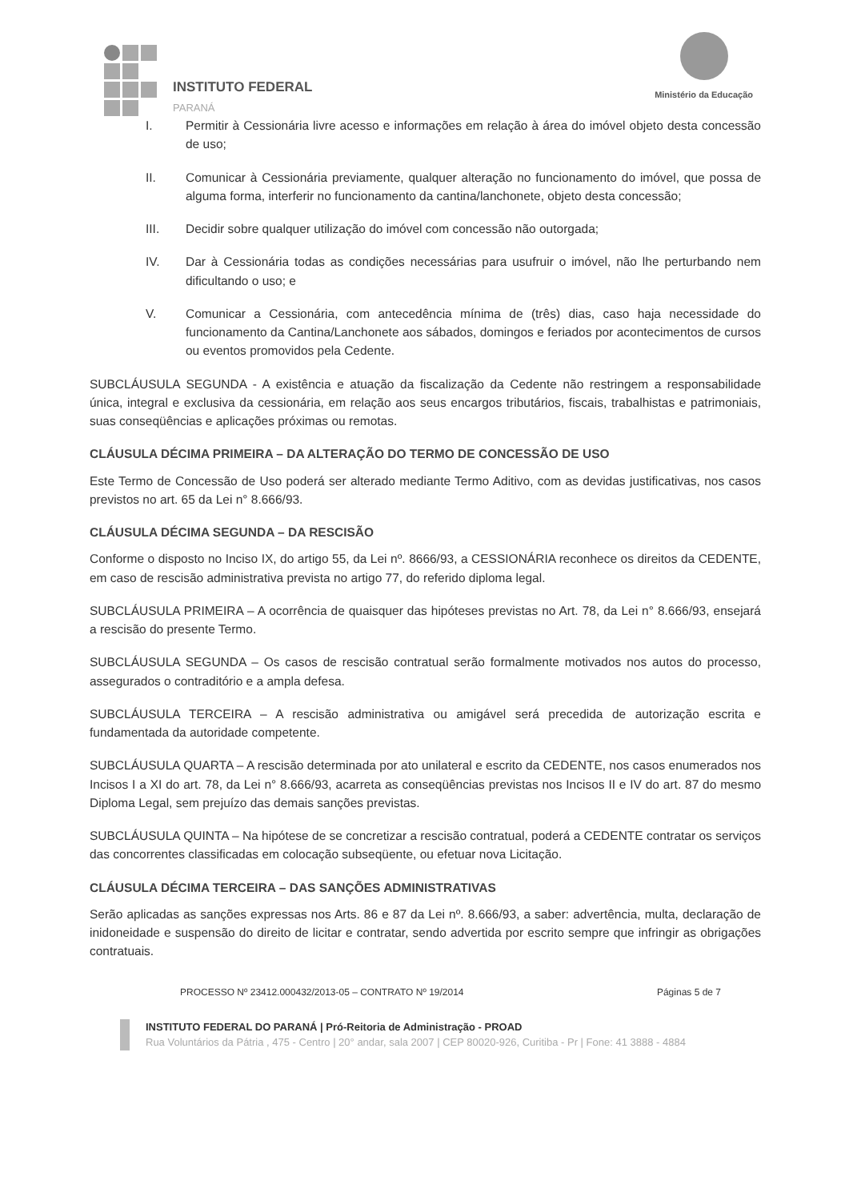INSTITUTO FEDERAL
PARANÁ
Ministério da Educação
I. Permitir à Cessionária livre acesso e informações em relação à área do imóvel objeto desta concessão de uso;
II. Comunicar à Cessionária previamente, qualquer alteração no funcionamento do imóvel, que possa de alguma forma, interferir no funcionamento da cantina/lanchonete, objeto desta concessão;
III. Decidir sobre qualquer utilização do imóvel com concessão não outorgada;
IV. Dar à Cessionária todas as condições necessárias para usufruir o imóvel, não lhe perturbando nem dificultando o uso; e
V. Comunicar a Cessionária, com antecedência mínima de (três) dias, caso haja necessidade do funcionamento da Cantina/Lanchonete aos sábados, domingos e feriados por acontecimentos de cursos ou eventos promovidos pela Cedente.
SUBCLÁUSULA SEGUNDA - A existência e atuação da fiscalização da Cedente não restringem a responsabilidade única, integral e exclusiva da cessionária, em relação aos seus encargos tributários, fiscais, trabalhistas e patrimoniais, suas conseqüências e aplicações próximas ou remotas.
CLÁUSULA DÉCIMA PRIMEIRA – DA ALTERAÇÃO DO TERMO DE CONCESSÃO DE USO
Este Termo de Concessão de Uso poderá ser alterado mediante Termo Aditivo, com as devidas justificativas, nos casos previstos no art. 65 da Lei n° 8.666/93.
CLÁUSULA DÉCIMA SEGUNDA – DA RESCISÃO
Conforme o disposto no Inciso IX, do artigo 55, da Lei nº. 8666/93, a CESSIONÁRIA reconhece os direitos da CEDENTE, em caso de rescisão administrativa prevista no artigo 77, do referido diploma legal.
SUBCLÁUSULA PRIMEIRA – A ocorrência de quaisquer das hipóteses previstas no Art. 78, da Lei n° 8.666/93, ensejará a rescisão do presente Termo.
SUBCLÁUSULA SEGUNDA – Os casos de rescisão contratual serão formalmente motivados nos autos do processo, assegurados o contraditório e a ampla defesa.
SUBCLÁUSULA TERCEIRA – A rescisão administrativa ou amigável será precedida de autorização escrita e fundamentada da autoridade competente.
SUBCLÁUSULA QUARTA – A rescisão determinada por ato unilateral e escrito da CEDENTE, nos casos enumerados nos Incisos I a XI do art. 78, da Lei n° 8.666/93, acarreta as conseqüências previstas nos Incisos II e IV do art. 87 do mesmo Diploma Legal, sem prejuízo das demais sanções previstas.
SUBCLÁUSULA QUINTA – Na hipótese de se concretizar a rescisão contratual, poderá a CEDENTE contratar os serviços das concorrentes classificadas em colocação subseqüente, ou efetuar nova Licitação.
CLÁUSULA DÉCIMA TERCEIRA – DAS SANÇÕES ADMINISTRATIVAS
Serão aplicadas as sanções expressas nos Arts. 86 e 87 da Lei nº. 8.666/93, a saber: advertência, multa, declaração de inidoneidade e suspensão do direito de licitar e contratar, sendo advertida por escrito sempre que infringir as obrigações contratuais.
PROCESSO Nº 23412.000432/2013-05 – CONTRATO Nº 19/2014 Páginas 5 de 7
INSTITUTO FEDERAL DO PARANÁ | Pró-Reitoria de Administração - PROAD
Rua Voluntários da Pátria , 475 - Centro | 20° andar, sala 2007 | CEP 80020-926, Curitiba - Pr | Fone: 41 3888 - 4884